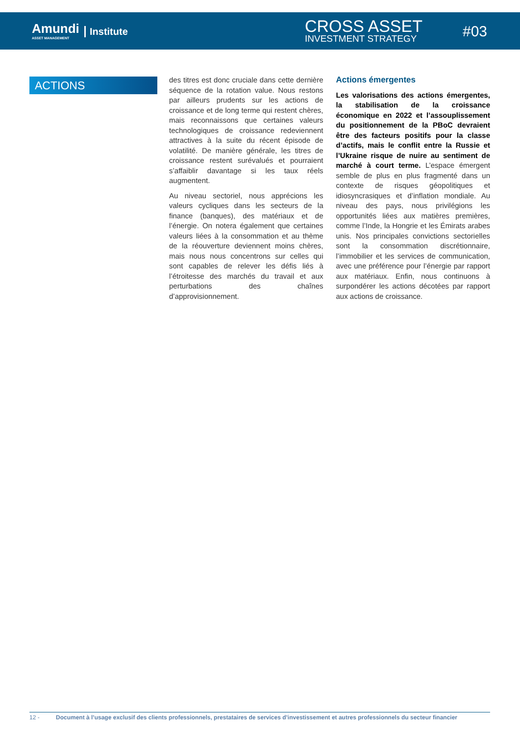Amundi
ASSET MANAGEMENT
Institute CROSS ASSET
INVESTMENT STRATEGY
#03
ACTIONS
des titres est donc cruciale dans cette dernière séquence de la rotation value. Nous restons par ailleurs prudents sur les actions de croissance et de long terme qui restent chères, mais reconnaissons que certaines valeurs technologiques de croissance redeviennent attractives à la suite du récent épisode de volatilité. De manière générale, les titres de croissance restent surévalués et pourraient s’affaiblir davantage si les taux réels augmentent.
Au niveau sectoriel, nous apprécions les valeurs cycliques dans les secteurs de la finance (banques), des matériaux et de l’énergie. On notera également que certaines valeurs liées à la consommation et au thème de la réouverture deviennent moins chères, mais nous nous concentrons sur celles qui sont capables de relever les défis liés à l’étroitesse des marchés du travail et aux perturbations des chaînes d’approvisionnement.
Actions émergentes
Les valorisations des actions émergentes, la stabilisation de la croissance économique en 2022 et l’assouplissement du positionnement de la PBoC devraient être des facteurs positifs pour la classe d’actifs, mais le conflit entre la Russie et l’Ukraine risque de nuire au sentiment de marché à court terme. L’espace émergent semble de plus en plus fragmenté dans un contexte de risques géopolitiques et idiosyncrasiques et d’inflation mondiale. Au niveau des pays, nous privilégions les opportunités liées aux matières premières, comme l’Inde, la Hongrie et les Émirats arabes unis. Nos principales convictions sectorielles sont la consommation discrétionnaire, l’immobilier et les services de communication, avec une préférence pour l’énergie par rapport aux matériaux. Enfin, nous continuons à surpondérer les actions décotées par rapport aux actions de croissance.
12 - Document à l’usage exclusif des clients professionnels, prestataires de services d’investissement et autres professionnels du secteur financier